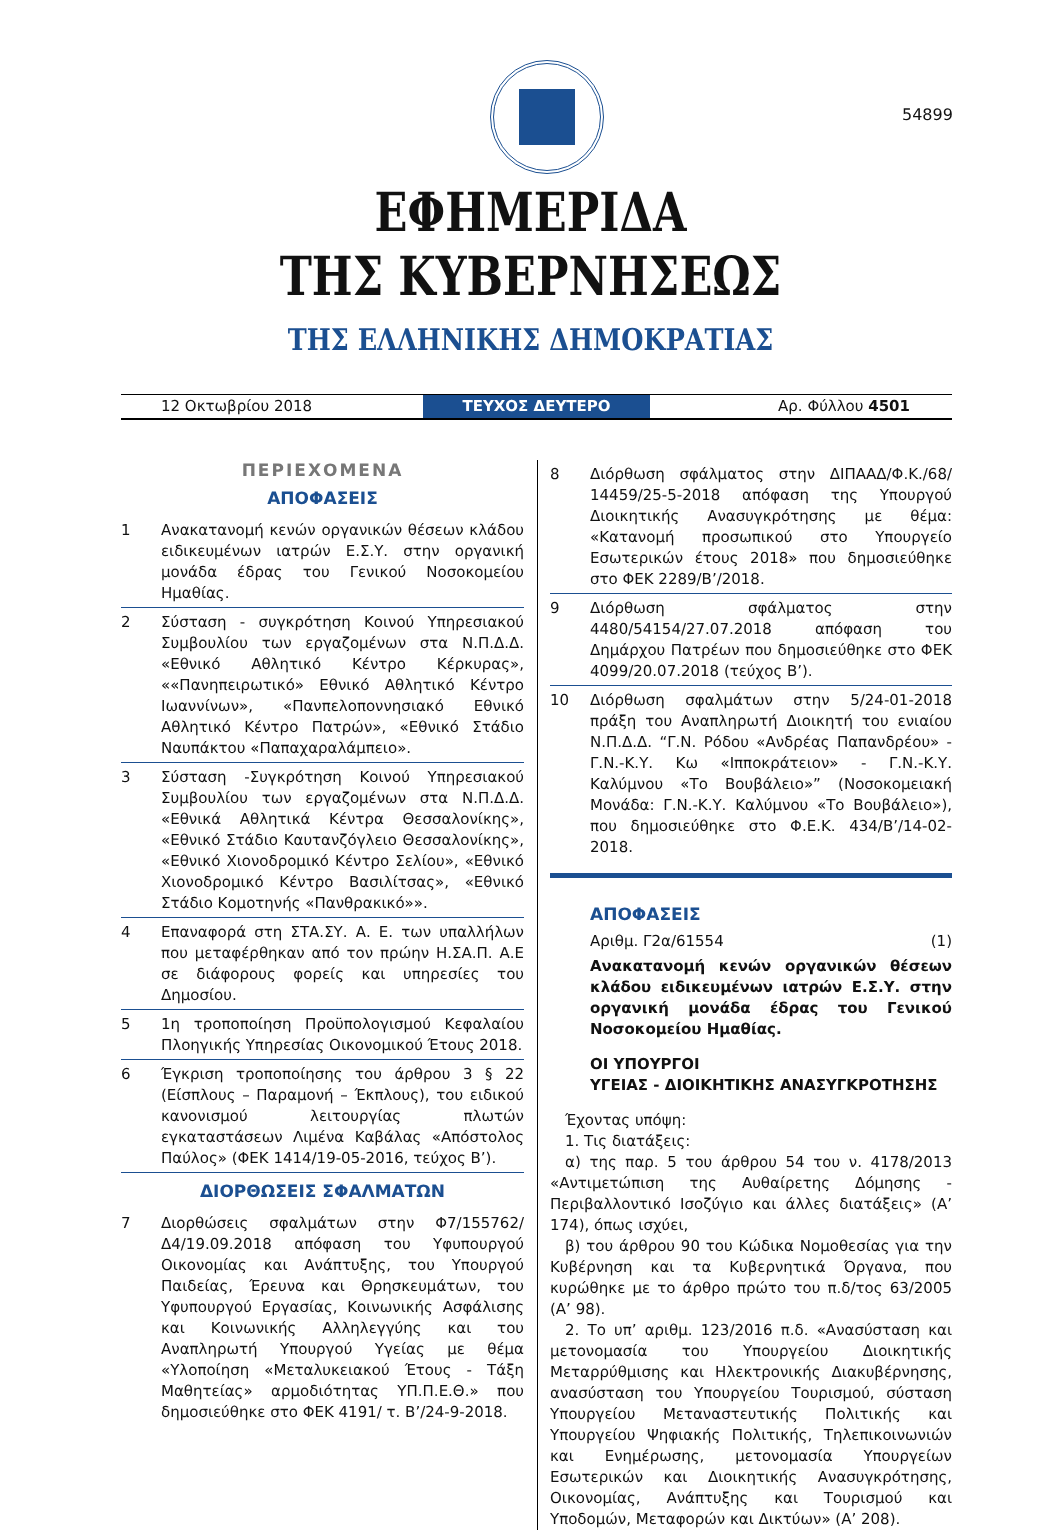54899
ΕΦΗΜΕΡΙΔΑ
ΤΗΣ ΚΥΒΕΡΝΗΣΕΩΣ
ΤΗΣ ΕΛΛΗΝΙΚΗΣ ΔΗΜΟΚΡΑΤΙΑΣ
12 Οκτωβρίου 2018 ΤΕΥΧΟΣ ΔΕΥΤΕΡΟ Αρ. Φύλλου 4501
ΠΕΡΙΕΧΟΜΕΝΑ
ΑΠΟΦΑΣΕΙΣ
1 Ανακατανομή κενών οργανικών θέσεων κλάδου ειδικευμένων ιατρών Ε.Σ.Υ. στην οργανική μονάδα έδρας του Γενικού Νοσοκομείου Ημαθίας.
2 Σύσταση - συγκρότηση Κοινού Υπηρεσιακού Συμβουλίου των εργαζομένων στα Ν.Π.Δ.Δ. «Εθνικό Αθλητικό Κέντρο Κέρκυρας», ««Πανηπειρωτικό» Εθνικό Αθλητικό Κέντρο Ιωαννίνων», «Πανπελοποννησιακό Εθνικό Αθλητικό Κέντρο Πατρών», «Εθνικό Στάδιο Ναυπάκτου «Παπαχαραλάμπειο».
3 Σύσταση -Συγκρότηση Κοινού Υπηρεσιακού Συμβουλίου των εργαζομένων στα Ν.Π.Δ.Δ. «Εθνικά Αθλητικά Κέντρα Θεσσαλονίκης», «Εθνικό Στάδιο Καυτανζόγλειο Θεσσαλονίκης», «Εθνικό Χιονοδρομικό Κέντρο Σελίου», «Εθνικό Χιονοδρομικό Κέντρο Βασιλίτσας», «Εθνικό Στάδιο Κομοτηνής «Πανθρακικό»».
4 Επαναφορά στη ΣΤΑ.ΣΥ. Α. Ε. των υπαλλήλων που μεταφέρθηκαν από τον πρώην Η.ΣΑ.Π. Α.Ε σε διάφορους φορείς και υπηρεσίες του Δημοσίου.
5 1η τροποποίηση Προϋπολογισμού Κεφαλαίου Πλοηγικής Υπηρεσίας Οικονομικού Έτους 2018.
6 Έγκριση τροποποίησης του άρθρου 3 § 22 (Είσπλους – Παραμονή – Έκπλους), του ειδικού κανονισμού λειτουργίας πλωτών εγκαταστάσεων Λιμένα Καβάλας «Απόστολος Παύλος» (ΦΕΚ 1414/19-05-2016, τεύχος Β’).
ΔΙΟΡΘΩΣΕΙΣ ΣΦΑΛΜΑΤΩΝ
7 Διορθώσεις σφαλμάτων στην Φ7/155762/ Δ4/19.09.2018 απόφαση του Υφυπουργού Οικονομίας και Ανάπτυξης, του Υπουργού Παιδείας, Έρευνα και Θρησκευμάτων, του Υφυπουργού Εργασίας, Κοινωνικής Ασφάλισης και Κοινωνικής Αλληλεγγύης και του Αναπληρωτή Υπουργού Υγείας με θέμα «Υλοποίηση «Μεταλυκειακού Έτους - Τάξη Μαθητείας» αρμοδιότητας ΥΠ.Π.Ε.Θ.» που δημοσιεύθηκε στο ΦΕΚ 4191/ τ. Β’/24-9-2018.
8 Διόρθωση σφάλματος στην ΔΙΠΑΑΔ/Φ.Κ./68/ 14459/25-5-2018 απόφαση της Υπουργού Διοικητικής Ανασυγκρότησης με θέμα: «Κατανομή προσωπικού στο Υπουργείο Εσωτερικών έτους 2018» που δημοσιεύθηκε στο ΦΕΚ 2289/Β’/2018.
9 Διόρθωση σφάλματος στην 4480/54154/27.07.2018 απόφαση του Δημάρχου Πατρέων που δημοσιεύθηκε στο ΦΕΚ 4099/20.07.2018 (τεύχος Β’).
10 Διόρθωση σφαλμάτων στην 5/24-01-2018 πράξη του Αναπληρωτή Διοικητή του ενιαίου Ν.Π.Δ.Δ. “Γ.Ν. Ρόδου «Ανδρέας Παπανδρέου» - Γ.Ν.-Κ.Υ. Κω «Ιπποκράτειον» - Γ.Ν.-Κ.Υ. Καλύμνου «Το Βουβάλειο»” (Νοσοκομειακή Μονάδα: Γ.Ν.-Κ.Υ. Καλύμνου «Το Βουβάλειο»), που δημοσιεύθηκε στο Φ.Ε.Κ. 434/Β’/14-02-2018.
ΑΠΟΦΑΣΕΙΣ
Αριθμ. Γ2α/61554 (1)
Ανακατανομή κενών οργανικών θέσεων κλάδου ειδικευμένων ιατρών Ε.Σ.Υ. στην οργανική μονάδα έδρας του Γενικού Νοσοκομείου Ημαθίας.
ΟΙ ΥΠΟΥΡΓΟΙ
ΥΓΕΙΑΣ - ΔΙΟΙΚΗΤΙΚΗΣ ΑΝΑΣΥΓΚΡΟΤΗΣΗΣ
Έχοντας υπόψη:
1. Τις διατάξεις:
α) της παρ. 5 του άρθρου 54 του ν. 4178/2013 «Αντιμετώπιση της Αυθαίρετης Δόμησης - Περιβαλλοντικό Ισοζύγιο και άλλες διατάξεις» (Α’ 174), όπως ισχύει,
β) του άρθρου 90 του Κώδικα Νομοθεσίας για την Κυβέρνηση και τα Κυβερνητικά Όργανα, που κυρώθηκε με το άρθρο πρώτο του π.δ/τος 63/2005 (Α’ 98).
2. Το υπ’ αριθμ. 123/2016 π.δ. «Ανασύσταση και μετονομασία του Υπουργείου Διοικητικής Μεταρρύθμισης και Ηλεκτρονικής Διακυβέρνησης, ανασύσταση του Υπουργείου Τουρισμού, σύσταση Υπουργείου Μεταναστευτικής Πολιτικής και Υπουργείου Ψηφιακής Πολιτικής, Τηλεπικοινωνιών και Ενημέρωσης, μετονομασία Υπουργείων Εσωτερικών και Διοικητικής Ανασυγκρότησης, Οικονομίας, Ανάπτυξης και Τουρισμού και Υποδομών, Μεταφορών και Δικτύων» (Α’ 208).